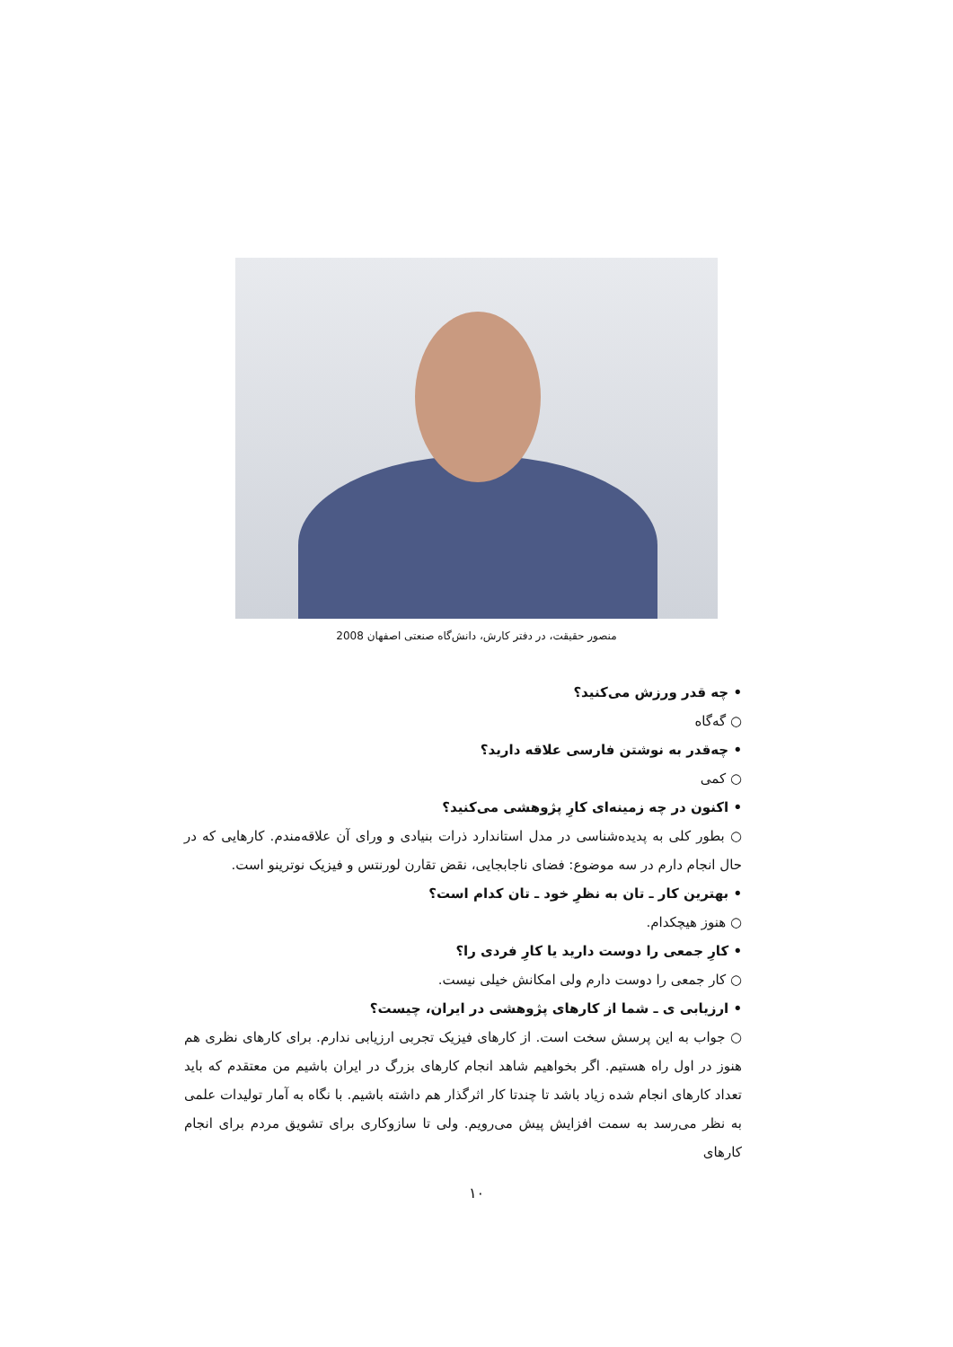منصور حقیقت، در دفتر کارش، دانش‌گاه صنعتی اصفهان 2008
• چه قدر ورزش می‌کنید؟
○ گه‌گاه
• چه‌قدر به نوشتن فارسی علاقه دارید؟
○ کمی
• اکنون در چه زمینه‌ای کارِ پژوهشی می‌کنید؟
○ بطور کلی به پدیده‌شناسی در مدل استاندارد ذرات بنیادی و ورای آن علاقه‌مندم. کارهایی که در حال انجام دارم در سه موضوع: فضای ناجابجایی، نقض تقارن لورنتس و فیزیک نوترینو است.
• بهترین کار ـ تان به نظرِ خود ـ تان کدام است؟
○ هنوز هیچکدام.
• کارِ جمعی را دوست دارید یا کارِ فردی را؟
○ کار جمعی را دوست دارم ولی امکانش خیلی نیست.
• ارزیابی ی ـ شما از کارهای پژوهشی در ایران، چیست؟
○ جواب به این پرسش سخت است. از کارهای فیزیک تجربی ارزیابی ندارم. برای کارهای نظری هم هنوز در اول راه هستیم. اگر بخواهیم شاهد انجام کارهای بزرگ در ایران باشیم من معتقدم که باید تعداد کارهای انجام شده زیاد باشد تا چندتا کار اثرگذار هم داشته باشیم. با نگاه به آمار تولیدات علمی به نظر می‌رسد به سمت افزایش پیش می‌رویم. ولی تا سازوکاری برای تشویق مردم برای انجام کارهای
۱۰